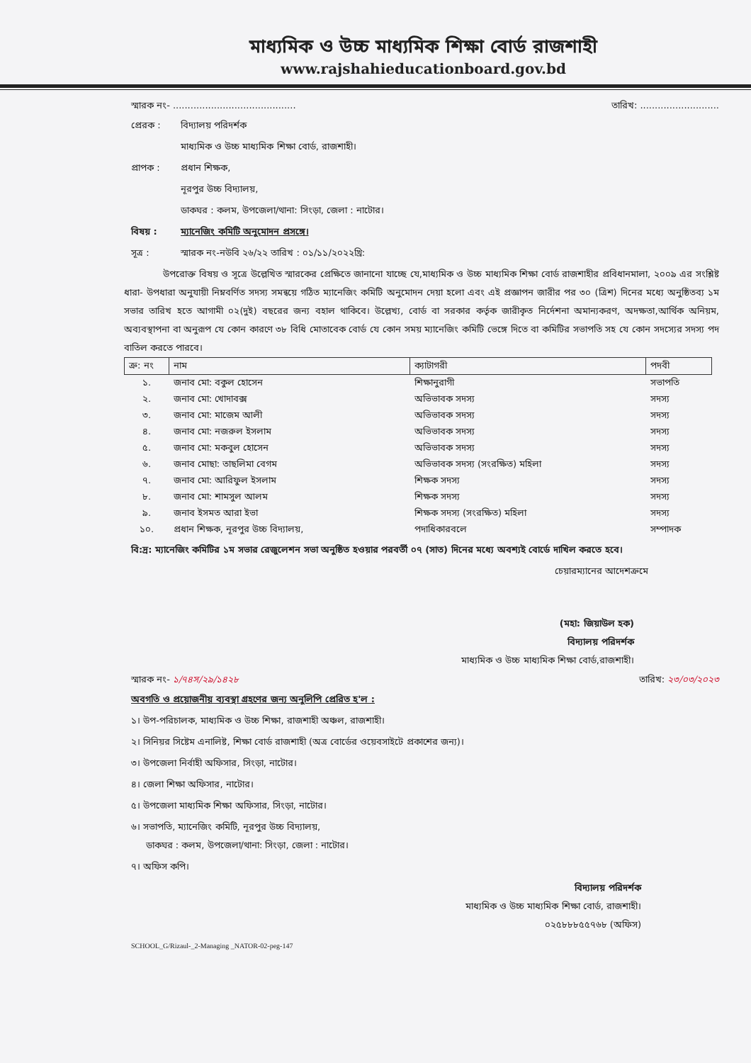মাধ্যমিক ও উচ্চ মাধ্যমিক শিক্ষা বোর্ড রাজশাহী
www.rajshahieducationboard.gov.bd
স্মারক নং- .......................................... তারিখ: ...........................
প্রেরক : বিদ্যালয় পরিদর্শক
মাধ্যমিক ও উচ্চ মাধ্যমিক শিক্ষা বোর্ড, রাজশাহী।
প্রাপক : প্রধান শিক্ষক,
নূরপুর উচ্চ বিদ্যালয়,
ডাকঘর : কলম, উপজেলা/থানা: সিংড়া, জেলা : নাটোর।
বিষয় : ম্যানেজিং কমিটি অনুমোদন প্রসঙ্গে।
সূত্র : স্মারক নং-নউবি ২৬/২২ তারিখ : ০১/১১/২০২২খ্রি:
উপরোক্ত বিষয় ও সূত্রে উল্লেখিত স্মারকের প্রেক্ষিতে জানানো যাচ্ছে যে,মাধ্যমিক ও উচ্চ মাধ্যমিক শিক্ষা বোর্ড রাজশাহীর প্রবিধানমালা, ২০০৯ এর সংশ্লিষ্ট ধারা- উপধারা অনুযায়ী নিম্নবর্ণিত সদস্য সমন্বয়ে গঠিত ম্যানেজিং কমিটি অনুমোদন দেয়া হলো এবং এই প্রজ্ঞাপন জারীর পর ৩০ (ত্রিশ) দিনের মধ্যে অনুষ্ঠিতব্য ১ম সভার তারিখ হতে আগামী ০২(দুই) বছরের জন্য বহাল থাকিবে। উল্লেখ্য, বোর্ড বা সরকার কর্তৃক জারীকৃত নির্দেশনা অমান্যকরণ, অদক্ষতা,আর্থিক অনিয়ম, অব্যবস্থাপনা বা অনুরূপ যে কোন কারণে ৩৮ বিধি মোতাবেক বোর্ড যে কোন সময় ম্যানেজিং কমিটি ভেঙ্গে দিতে বা কমিটির সভাপতি সহ যে কোন সদস্যের সদস্য পদ বাতিল করতে পারবে।
| ক্র: নং | নাম | ক্যাটাগরী | পদবী |
| --- | --- | --- | --- |
| ১. | জনাব মো: বকুল হোসেন | শিক্ষানুরাগী | সভাপতি |
| ২. | জনাব মো: খোদাবক্স | অভিভাবক সদস্য | সদস্য |
| ৩. | জনাব মো: মাজেম আলী | অভিভাবক সদস্য | সদস্য |
| ৪. | জনাব মো: নজরুল ইসলাম | অভিভাবক সদস্য | সদস্য |
| ৫. | জনাব মো: মকবুল হোসেন | অভিভাবক সদস্য | সদস্য |
| ৬. | জনাব মোছা: তাছলিমা বেগম | অভিভাবক সদস্য (সংরক্ষিত) মহিলা | সদস্য |
| ৭. | জনাব মো: আরিফুল ইসলাম | শিক্ষক সদস্য | সদস্য |
| ৮. | জনাব মো: শামসুল আলম | শিক্ষক সদস্য | সদস্য |
| ৯. | জনাব ইসমত আরা ইভা | শিক্ষক সদস্য (সংরক্ষিত) মহিলা | সদস্য |
| ১০. | প্রধান শিক্ষক, নূরপুর উচ্চ বিদ্যালয়, | পদাধিকারবলে | সম্পাদক |
বি:দ্র: ম্যানেজিং কমিটির ১ম সভার রেজুলেশন সভা অনুষ্ঠিত হওয়ার পরবর্তী ০৭ (সাত) দিনের মধ্যে অবশ্যই বোর্ডে দাখিল করতে হবে।
চেয়ারম্যানের আদেশক্রমে
(মহা: জিয়াউল হক)
বিদ্যালয় পরিদর্শক
মাধ্যমিক ও উচ্চ মাধ্যমিক শিক্ষা বোর্ড,রাজশাহী।
স্মারক নং- ১/৭৪স/২৯/১৪২৮ তারিখ: ২৩/০৩/২০২৩
অবগতি ও প্রয়োজনীয় ব্যবস্থা গ্রহণের জন্য অনুলিপি প্রেরিত হ'ল :
১। উপ-পরিচালক, মাধ্যমিক ও উচ্চ শিক্ষা, রাজশাহী অঞ্চল, রাজশাহী।
২। সিনিয়র সিষ্টেম এনালিষ্ট, শিক্ষা বোর্ড রাজশাহী (অত্র বোর্ডের ওয়েবসাইটে প্রকাশের জন্য)।
৩। উপজেলা নির্বাহী অফিসার, সিংড়া, নাটোর।
৪। জেলা শিক্ষা অফিসার, নাটোর।
৫। উপজেলা মাধ্যমিক শিক্ষা অফিসার, সিংড়া, নাটোর।
৬। সভাপতি, ম্যানেজিং কমিটি, নূরপুর উচ্চ বিদ্যালয়,
ডাকঘর : কলম, উপজেলা/থানা: সিংড়া, জেলা : নাটোর।
৭। অফিস কপি।
বিদ্যালয় পরিদর্শক
মাধ্যমিক ও উচ্চ মাধ্যমিক শিক্ষা বোর্ড, রাজশাহী।
০২৫৮৮৮৫৫৭৬৮ (অফিস)
SCHOOL_G/Rizaul-_2-Managing _NATOR-02-peg-147